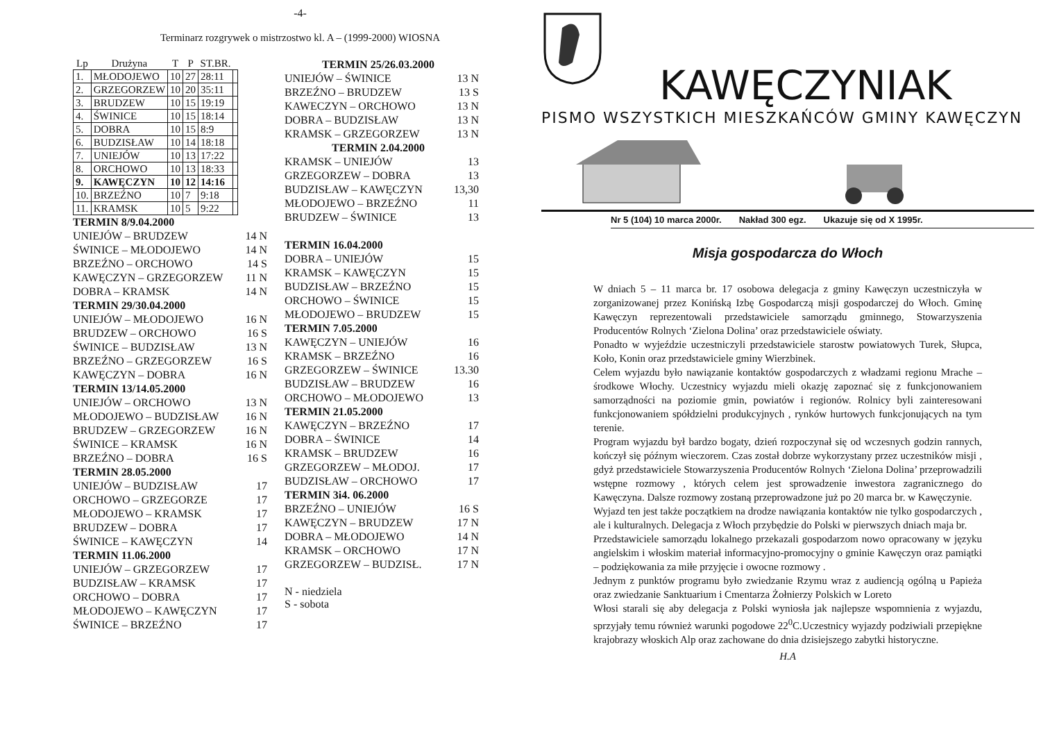-4-
Terminarz rozgrywek o mistrzostwo kl. A – (1999-2000) WIOSNA
| Lp | Drużyna | T | P | ST.BR. | |
| --- | --- | --- | --- | --- | --- |
| 1. | MŁODOJEWO | 10 | 27 | 28:11 | |
| 2. | GRZEGORZEW | 10 | 20 | 35:11 | |
| 3. | BRUDZEW | 10 | 15 | 19:19 | |
| 4. | ŚWINICE | 10 | 15 | 18:14 | |
| 5. | DOBRA | 10 | 15 | 8:9 | |
| 6. | BUDZISŁAW | 10 | 14 | 18:18 | |
| 7. | UNIEJÓW | 10 | 13 | 17:22 | |
| 8. | ORCHOWO | 10 | 13 | 18:33 | |
| 9. | KAWĘCZYN | 10 | 12 | 14:16 | |
| 10. | BRZEŹNO | 10 | 7 | 9:18 | |
| 11. | KRAMSK | 10 | 5 | 9:22 | |
TERMIN 8/9.04.2000
UNIEJÓW – BRUDZEW 14 N
ŚWINICE – MŁODOJEWO 14 N
BRZEŹNO – ORCHOWO 14 S
KAWĘCZYN – GRZEGORZEW 11 N
DOBRA – KRAMSK 14 N
TERMIN 29/30.04.2000
UNIEJÓW – MŁODOJEWO 16 N
BRUDZEW – ORCHOWO 16 S
ŚWINICE – BUDZISŁAW 13 N
BRZEŹNO – GRZEGORZEW 16 S
KAWĘCZYN – DOBRA 16 N
TERMIN 13/14.05.2000
UNIEJÓW – ORCHOWO 13 N
MŁODOJEWO – BUDZISŁAW 16 N
BRUDZEW – GRZEGORZEW 16 N
ŚWINICE – KRAMSK 16 N
BRZEŹNO – DOBRA 16 S
TERMIN 28.05.2000
UNIEJÓW – BUDZISŁAW 17
ORCHOWO – GRZEGORZE 17
MŁODOJEWO – KRAMSK 17
BRUDZEW – DOBRA 17
ŚWINICE – KAWĘCZYN 14
TERMIN 11.06.2000
UNIEJÓW – GRZEGORZEW 17
BUDZISŁAW – KRAMSK 17
ORCHOWO – DOBRA 17
MŁODOJEWO – KAWĘCZYN 17
ŚWINICE – BRZEŹNO 17
TERMIN 25/26.03.2000
UNIEJÓW – ŚWINICE 13 N
BRZEŹNO – BRUDZEW 13 S
KAWECZYN – ORCHOWO 13 N
DOBRA – BUDZISŁAW 13 N
KRAMSK – GRZEGORZEW 13 N
TERMIN 2.04.2000
KRAMSK – UNIEJÓW 13
GRZEGORZEW – DOBRA 13
BUDZISŁAW – KAWĘCZYN 13,30
MŁODOJEWO – BRZEŹNO 11
BRUDZEW – ŚWINICE 13
TERMIN 16.04.2000
DOBRA – UNIEJÓW 15
KRAMSK – KAWĘCZYN 15
BUDZISŁAW – BRZEŹNO 15
ORCHOWO – ŚWINICE 15
MŁODOJEWO – BRUDZEW 15
TERMIN 7.05.2000
KAWĘCZYN – UNIEJÓW 16
KRAMSK – BRZEŹNO 16
GRZEGORZEW – ŚWINICE 13.30
BUDZISŁAW – BRUDZEW 16
ORCHOWO – MŁODOJEWO 13
TERMIN 21.05.2000
KAWĘCZYN – BRZEŹNO 17
DOBRA – ŚWINICE 14
KRAMSK – BRUDZEW 16
GRZEGORZEW – MŁODOJ. 17
BUDZISŁAW – ORCHOWO 17
TERMIN 3i4. 06.2000
BRZEŹNO – UNIEJÓW 16 S
KAWĘCZYN – BRUDZEW 17 N
DOBRA – MŁODOJEWO 14 N
KRAMSK – ORCHOWO 17 N
GRZEGORZEW – BUDZISŁ. 17 N
N - niedziela
S - sobota
KAWĘCZYNIAK
PISMO WSZYSTKICH MIESZKAŃCÓW GMINY KAWĘCZYN
Nr 5 (104) 10 marca 2000r. Nakład 300 egz. Ukazuje się od X 1995r.
Misja gospodarcza do Włoch
W dniach 5 – 11 marca br. 17 osobowa delegacja z gminy Kawęczyn uczestniczyła w zorganizowanej przez Konińską Izbę Gospodarczą misji gospodarczej do Włoch. Gminę Kawęczyn reprezentowali przedstawiciele samorządu gminnego, Stowarzyszenia Producentów Rolnych ‘Zielona Dolina’ oraz przedstawiciele oświaty.
Ponadto w wyjeździe uczestniczyli przedstawiciele starostw powiatowych Turek, Słupca, Koło, Konin oraz przedstawiciele gminy Wierzbinek.
Celem wyjazdu było nawiązanie kontaktów gospodarczych z władzami regionu Mrache – środkowe Włochy. Uczestnicy wyjazdu mieli okazję zapoznać się z funkcjonowaniem samorządności na poziomie gmin, powiatów i regionów. Rolnicy byli zainteresowani funkcjonowaniem spółdzielni produkcyjnych , rynków hurtowych funkcjonujących na tym terenie.
Program wyjazdu był bardzo bogaty, dzień rozpoczynał się od wczesnych godzin rannych, kończył się późnym wieczorem. Czas został dobrze wykorzystany przez uczestników misji , gdyż przedstawiciele Stowarzyszenia Producentów Rolnych ‘Zielona Dolina’ przeprowadzili wstępne rozmowy , których celem jest sprowadzenie inwestora zagranicznego do Kawęczyna. Dalsze rozmowy zostaną przeprowadzone już po 20 marca br. w Kawęczynie.
Wyjazd ten jest także początkiem na drodze nawiązania kontaktów nie tylko gospodarczych , ale i kulturalnych. Delegacja z Włoch przybędzie do Polski w pierwszych dniach maja br.
Przedstawiciele samorządu lokalnego przekazali gospodarzom nowo opracowany w języku angielskim i włoskim materiał informacyjno-promocyjny o gminie Kawęczyn oraz pamiątki – podziękowania za miłe przyjęcie i owocne rozmowy .
Jednym z punktów programu było zwiedzanie Rzymu wraz z audiencją ogólną u Papieża oraz zwiedzanie Sanktuarium i Cmentarza Żołnierzy Polskich w Loreto
Włosi starali się aby delegacja z Polski wyniosła jak najlepsze wspomnienia z wyjazdu, sprzyjały temu również warunki pogodowe 22<sup>0</sup>C.Uczestnicy wyjazdy podziwiali przepiękne krajobrazy włoskich Alp oraz zachowane do dnia dzisiejszego zabytki historyczne.
H.A